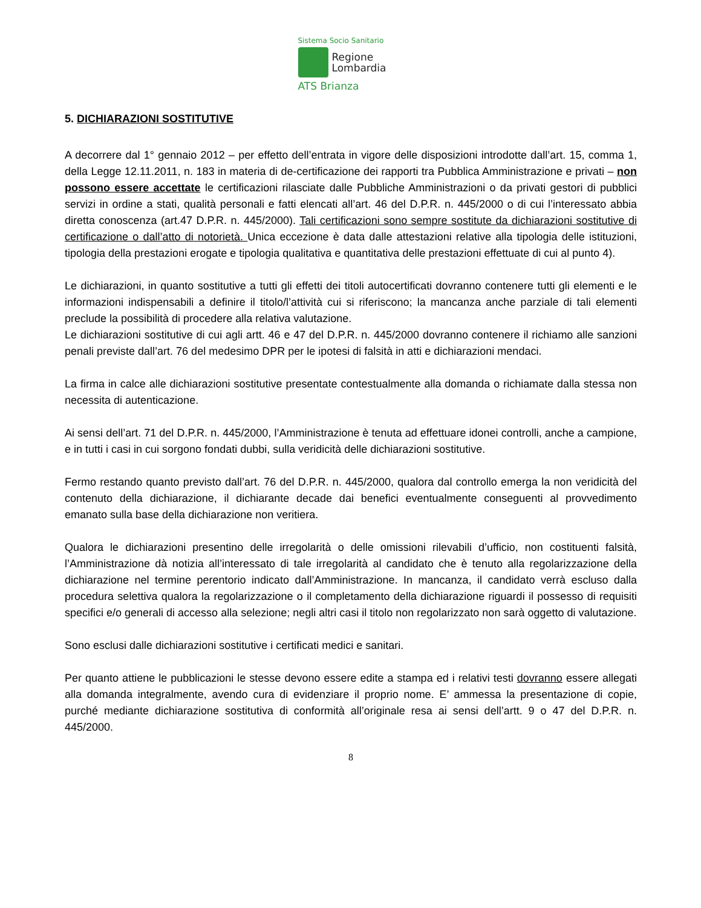Sistema Socio Sanitario
Regione
Lombardia
ATS Brianza
5. DICHIARAZIONI SOSTITUTIVE
A decorrere dal 1° gennaio 2012 – per effetto dell’entrata in vigore delle disposizioni introdotte dall’art. 15, comma 1, della Legge 12.11.2011, n. 183 in materia di de-certificazione dei rapporti tra Pubblica Amministrazione e privati – non possono essere accettate le certificazioni rilasciate dalle Pubbliche Amministrazioni o da privati gestori di pubblici servizi in ordine a stati, qualità personali e fatti elencati all’art. 46 del D.P.R. n. 445/2000 o di cui l’interessato abbia diretta conoscenza (art.47 D.P.R. n. 445/2000). Tali certificazioni sono sempre sostitute da dichiarazioni sostitutive di certificazione o dall’atto di notorietà. Unica eccezione è data dalle attestazioni relative alla tipologia delle istituzioni, tipologia della prestazioni erogate e tipologia qualitativa e quantitativa delle prestazioni effettuate di cui al punto 4).
Le dichiarazioni, in quanto sostitutive a tutti gli effetti dei titoli autocertificati dovranno contenere tutti gli elementi e le informazioni indispensabili a definire il titolo/l’attività cui si riferiscono; la mancanza anche parziale di tali elementi preclude la possibilità di procedere alla relativa valutazione.
Le dichiarazioni sostitutive di cui agli artt. 46 e 47 del D.P.R. n. 445/2000 dovranno contenere il richiamo alle sanzioni penali previste dall’art. 76 del medesimo DPR per le ipotesi di falsità in atti e dichiarazioni mendaci.
La firma in calce alle dichiarazioni sostitutive presentate contestualmente alla domanda o richiamate dalla stessa non necessita di autenticazione.
Ai sensi dell’art. 71 del D.P.R. n. 445/2000, l’Amministrazione è tenuta ad effettuare idonei controlli, anche a campione, e in tutti i casi in cui sorgono fondati dubbi, sulla veridicità delle dichiarazioni sostitutive.
Fermo restando quanto previsto dall’art. 76 del D.P.R. n. 445/2000, qualora dal controllo emerga la non veridicità del contenuto della dichiarazione, il dichiarante decade dai benefici eventualmente conseguenti al provvedimento emanato sulla base della dichiarazione non veritiera.
Qualora le dichiarazioni presentino delle irregolarità o delle omissioni rilevabili d’ufficio, non costituenti falsità, l’Amministrazione dà notizia all’interessato di tale irregolarità al candidato che è tenuto alla regolarizzazione della dichiarazione nel termine perentorio indicato dall’Amministrazione. In mancanza, il candidato verrà escluso dalla procedura selettiva qualora la regolarizzazione o il completamento della dichiarazione riguardi il possesso di requisiti specifici e/o generali di accesso alla selezione; negli altri casi il titolo non regolarizzato non sarà oggetto di valutazione.
Sono esclusi dalle dichiarazioni sostitutive i certificati medici e sanitari.
Per quanto attiene le pubblicazioni le stesse devono essere edite a stampa ed i relativi testi dovranno essere allegati alla domanda integralmente, avendo cura di evidenziare il proprio nome. E’ ammessa la presentazione di copie, purché mediante dichiarazione sostitutiva di conformità all’originale resa ai sensi dell’artt. 9 o 47 del D.P.R. n. 445/2000.
8